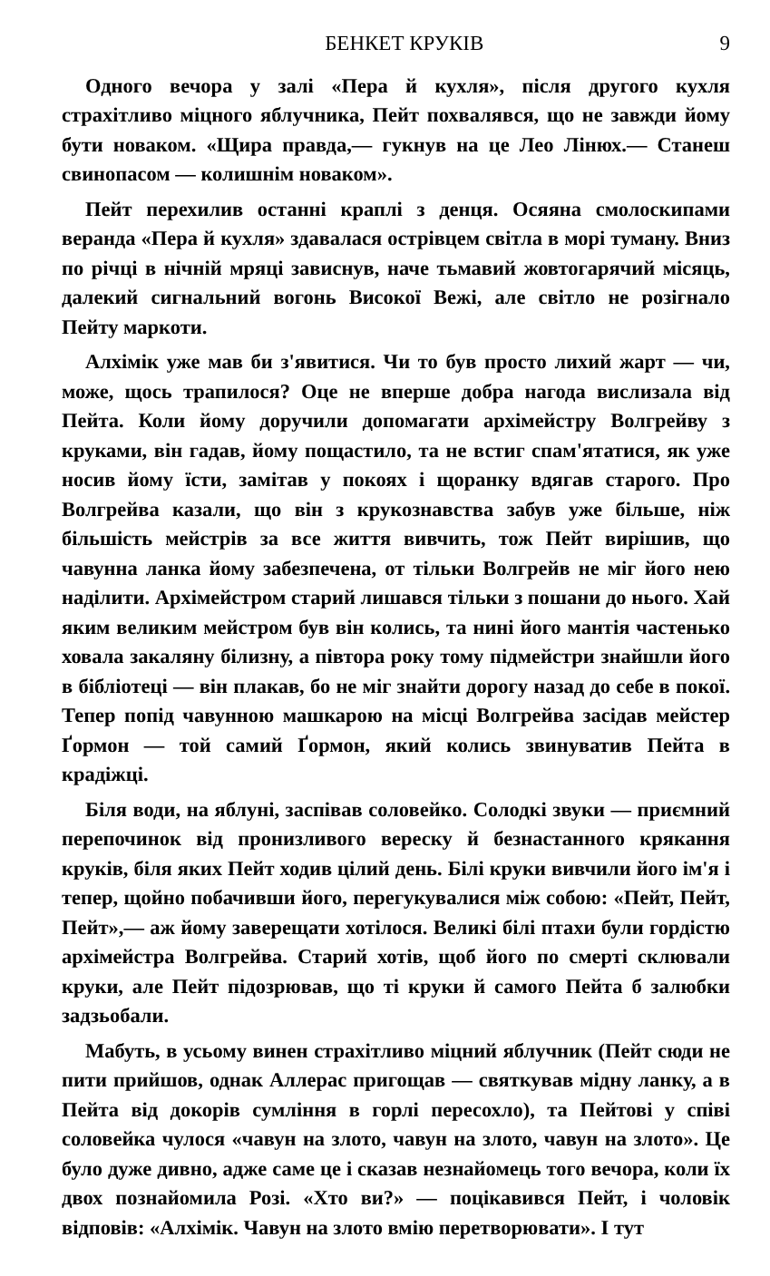БЕНКЕТ КРУКІВ 9
Одного вечора у залі «Пера й кухля», після другого кухля страхітливо міцного яблучника, Пейт похвалявся, що не завжди йому бути новаком. «Щира правда,— гукнув на це Лео Лінюх.— Станеш свинопасом — колишнім новаком».
Пейт перехилив останні краплі з денця. Осяяна смолоскипами веранда «Пера й кухля» здавалася острівцем світла в морі туману. Вниз по річці в нічній мряці зависнув, наче тьмавий жовтогарячий місяць, далекий сигнальний вогонь Високої Вежі, але світло не розігнало Пейту маркоти.
Алхімік уже мав би з'явитися. Чи то був просто лихий жарт — чи, може, щось трапилося? Оце не вперше добра нагода вислизала від Пейта. Коли йому доручили допомагати архімейстру Волгрейву з круками, він гадав, йому пощастило, та не встиг спам'ятатися, як уже носив йому їсти, замітав у покоях і щоранку вдягав старого. Про Волгрейва казали, що він з крукознавства забув уже більше, ніж більшість мейстрів за все життя вивчить, тож Пейт вирішив, що чавунна ланка йому забезпечена, от тільки Волгрейв не міг його нею наділити. Архімейстром старий лишався тільки з пошани до нього. Хай яким великим мейстром був він колись, та нині його мантія частенько ховала закаляну білизну, а півтора року тому підмейстри знайшли його в бібліотеці — він плакав, бо не міг знайти дорогу назад до себе в покої. Тепер попід чавунною машкарою на місці Волгрейва засідав мейстер Ґормон — той самий Ґормон, який колись звинуватив Пейта в крадіжці.
Біля води, на яблуні, заспівав соловейко. Солодкі звуки — приємний перепочинок від пронизливого вереску й безнастанного крякання круків, біля яких Пейт ходив цілий день. Білі круки вивчили його ім'я і тепер, щойно побачивши його, перегукувалися між собою: «Пейт, Пейт, Пейт»,— аж йому заверещати хотілося. Великі білі птахи були гордістю архімейстра Волгрейва. Старий хотів, щоб його по смерті склювали круки, але Пейт підозрював, що ті круки й самого Пейта б залюбки задзьобали.
Мабуть, в усьому винен страхітливо міцний яблучник (Пейт сюди не пити прийшов, однак Аллерас пригощав — святкував мідну ланку, а в Пейта від докорів сумління в горлі пересохло), та Пейтові у співі соловейка чулося «чавун на злото, чавун на злото, чавун на злото». Це було дуже дивно, адже саме це і сказав незнайомець того вечора, коли їх двох познайомила Розі. «Хто ви?» — поцікавився Пейт, і чоловік відповів: «Алхімік. Чавун на злото вмію перетворювати». І тут